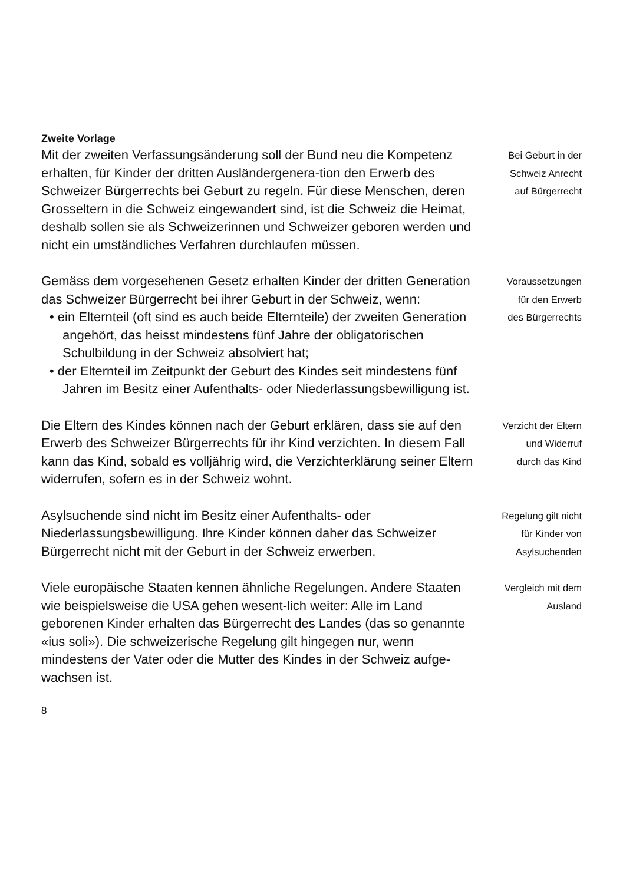Zweite Vorlage
Mit der zweiten Verfassungsänderung soll der Bund neu die Kompetenz erhalten, für Kinder der dritten Ausländergenera-tion den Erwerb des Schweizer Bürgerrechts bei Geburt zu regeln. Für diese Menschen, deren Grosseltern in die Schweiz eingewandert sind, ist die Schweiz die Heimat, deshalb sollen sie als Schweizerinnen und Schweizer geboren werden und nicht ein umständliches Verfahren durchlaufen müssen.
Bei Geburt in der
Schweiz Anrecht
auf Bürgerrecht
Gemäss dem vorgesehenen Gesetz erhalten Kinder der dritten Generation das Schweizer Bürgerrecht bei ihrer Geburt in der Schweiz, wenn:
• ein Elternteil (oft sind es auch beide Elternteile) der zweiten Generation angehört, das heisst mindestens fünf Jahre der obligatorischen Schulbildung in der Schweiz absolviert hat;
• der Elternteil im Zeitpunkt der Geburt des Kindes seit mindestens fünf Jahren im Besitz einer Aufenthalts- oder Niederlassungsbewilligung ist.
Voraussetzungen
für den Erwerb
des Bürgerrechts
Die Eltern des Kindes können nach der Geburt erklären, dass sie auf den Erwerb des Schweizer Bürgerrechts für ihr Kind verzichten. In diesem Fall kann das Kind, sobald es volljährig wird, die Verzichterklärung seiner Eltern widerrufen, sofern es in der Schweiz wohnt.
Verzicht der Eltern
und Widerruf
durch das Kind
Asylsuchende sind nicht im Besitz einer Aufenthalts- oder Niederlassungsbewilligung. Ihre Kinder können daher das Schweizer Bürgerrecht nicht mit der Geburt in der Schweiz erwerben.
Regelung gilt nicht
für Kinder von
Asylsuchenden
Viele europäische Staaten kennen ähnliche Regelungen. Andere Staaten wie beispielsweise die USA gehen wesent-lich weiter: Alle im Land geborenen Kinder erhalten das Bürgerrecht des Landes (das so genannte «ius soli»). Die schweizerische Regelung gilt hingegen nur, wenn mindestens der Vater oder die Mutter des Kindes in der Schweiz aufge-wachsen ist.
Vergleich mit dem
Ausland
8